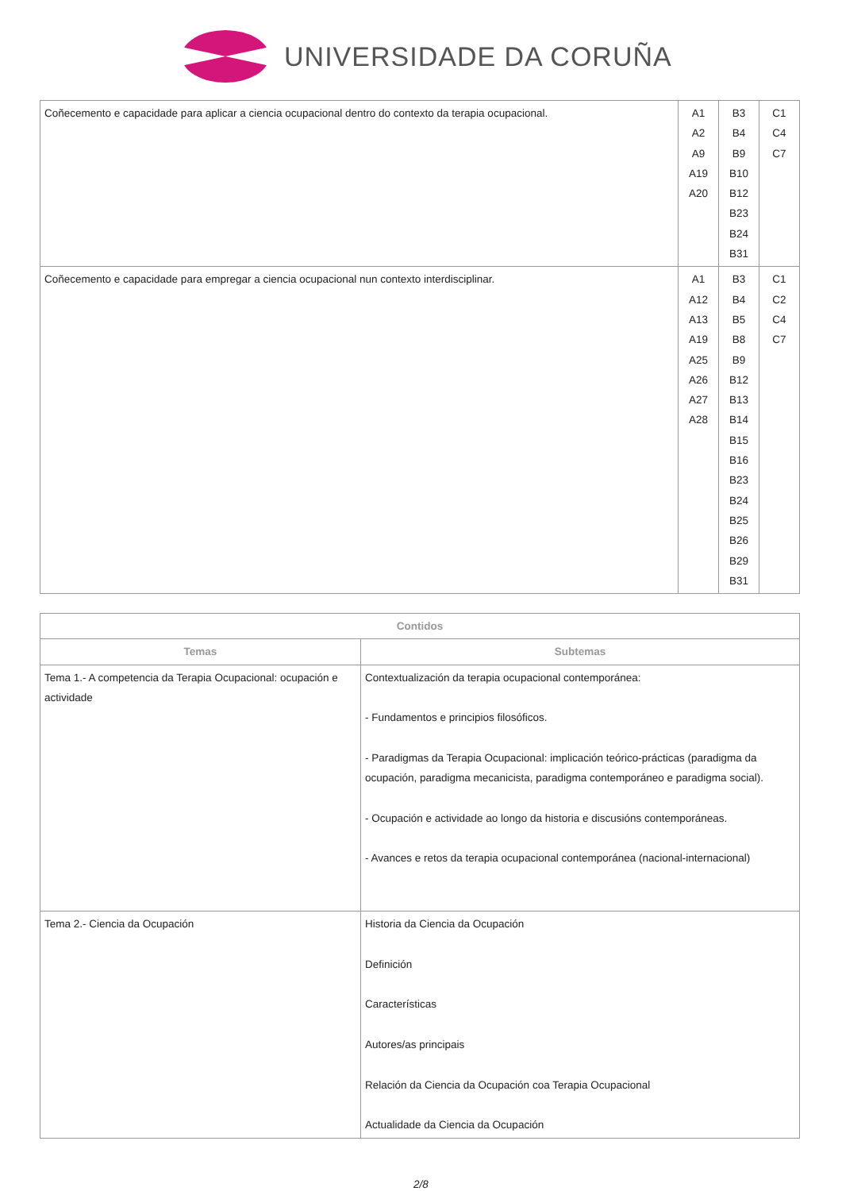UNIVERSIDADE DA CORUÑA
| Coñecemento e capacidade para aplicar a ciencia ocupacional dentro do contexto da terapia ocupacional. | A1 A2 A9 A19 A20 | B3 B4 B9 B10 B12 B23 B24 B31 | C1 C4 C7 |
| Coñecemento e capacidade para empregar a ciencia ocupacional nun contexto interdisciplinar. | A1 A12 A13 A19 A25 A26 A27 A28 | B3 B4 B5 B8 B9 B12 B13 B14 B15 B16 B23 B24 B25 B26 B29 B31 | C1 C2 C4 C7 |
| Contidos | |
| --- | --- |
| Temas | Subtemas |
| Tema 1.- A competencia da Terapia Ocupacional: ocupación e actividade | Contextualización da terapia ocupacional contemporánea: - Fundamentos e principios filosóficos. - Paradigmas da Terapia Ocupacional: implicación teórico-prácticas (paradigma da ocupación, paradigma mecanicista, paradigma contemporáneo e paradigma social). - Ocupación e actividade ao longo da historia e discusións contemporáneas. - Avances e retos da terapia ocupacional contemporánea (nacional-internacional) |
| Tema 2.- Ciencia da Ocupación | Historia da Ciencia da Ocupación Definición Características Autores/as principais Relación da Ciencia da Ocupación coa Terapia Ocupacional Actualidade da Ciencia da Ocupación |
2/8